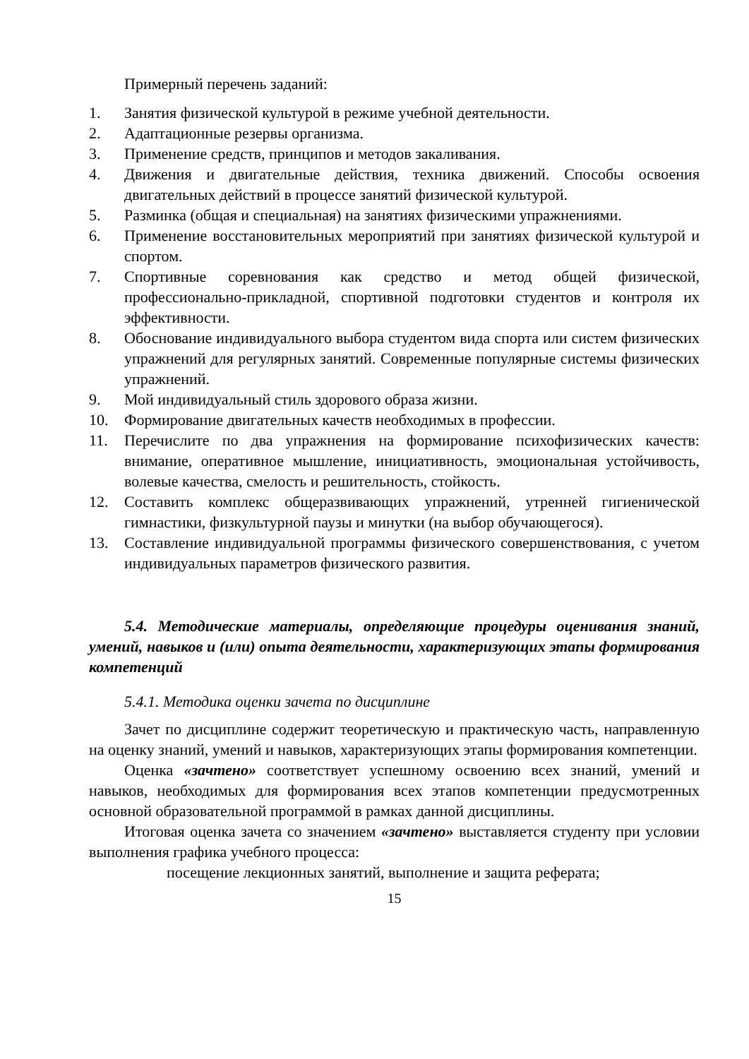Примерный перечень заданий:
1. Занятия физической культурой в режиме учебной деятельности.
2. Адаптационные резервы организма.
3. Применение средств, принципов и методов закаливания.
4. Движения и двигательные действия, техника движений. Способы освоения двигательных действий в процессе занятий физической культурой.
5. Разминка (общая и специальная) на занятиях физическими упражнениями.
6. Применение восстановительных мероприятий при занятиях физической культурой и спортом.
7. Спортивные соревнования как средство и метод общей физической, профессионально-прикладной, спортивной подготовки студентов и контроля их эффективности.
8. Обоснование индивидуального выбора студентом вида спорта или систем физических упражнений для регулярных занятий. Современные популярные системы физических упражнений.
9. Мой индивидуальный стиль здорового образа жизни.
10. Формирование двигательных качеств необходимых в профессии.
11. Перечислите по два упражнения на формирование психофизических качеств: внимание, оперативное мышление, инициативность, эмоциональная устойчивость, волевые качества, смелость и решительность, стойкость.
12. Составить комплекс общеразвивающих упражнений, утренней гигиенической гимнастики, физкультурной паузы и минутки (на выбор обучающегося).
13. Составление индивидуальной программы физического совершенствования, с учетом индивидуальных параметров физического развития.
5.4. Методические материалы, определяющие процедуры оценивания знаний, умений, навыков и (или) опыта деятельности, характеризующих этапы формирования компетенций
5.4.1. Методика оценки зачета по дисциплине
Зачет по дисциплине содержит теоретическую и практическую часть, направленную на оценку знаний, умений и навыков, характеризующих этапы формирования компетенции.
Оценка «зачтено» соответствует успешному освоению всех знаний, умений и навыков, необходимых для формирования всех этапов компетенции предусмотренных основной образовательной программой в рамках данной дисциплины.
Итоговая оценка зачета со значением «зачтено» выставляется студенту при условии выполнения графика учебного процесса:
посещение лекционных занятий, выполнение и защита реферата;
15